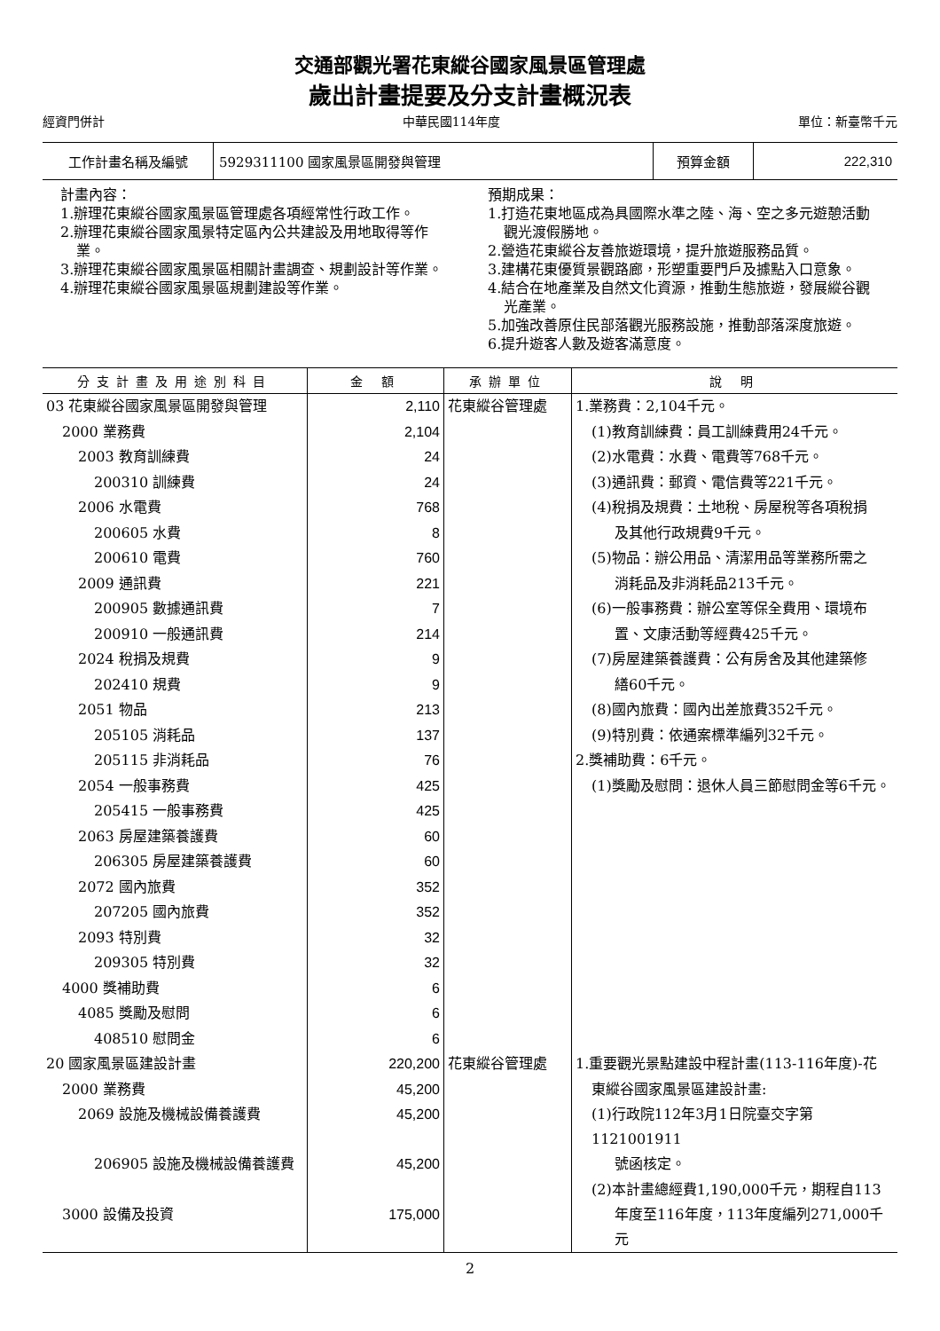交通部觀光署花東縱谷國家風景區管理處
歲出計畫提要及分支計畫概況表
經資門併計 中華民國114年度 單位：新臺幣千元
| 工作計畫名稱及編號 | 5929311100 國家風景區開發與管理 | 預算金額 | 222,310 |
計畫內容：
1.辦理花東縱谷國家風景區管理處各項經常性行政工作。
2.辦理花東縱谷國家風景特定區內公共建設及用地取得等作業。
3.辦理花東縱谷國家風景區相關計畫調查、規劃設計等作業。
4.辦理花東縱谷國家風景區規劃建設等作業。
預期成果：
1.打造花東地區成為具國際水準之陸、海、空之多元遊憩活動觀光渡假勝地。
2.營造花東縱谷友善旅遊環境，提升旅遊服務品質。
3.建構花東優質景觀路廊，形塑重要門戶及據點入口意象。
4.結合在地產業及自然文化資源，推動生態旅遊，發展縱谷觀光產業。
5.加強改善原住民部落觀光服務設施，推動部落深度旅遊。
6.提升遊客人數及遊客滿意度。
| 分支計畫及用途別科目 | 金 額 | 承辦單位 | 說 明 |
| --- | --- | --- | --- |
| 03 花東縱谷國家風景區開發與管理 | 2,110 | 花東縱谷管理處 | 1.業務費：2,104千元。 |
| 2000 業務費 | 2,104 | | (1)教育訓練費：員工訓練費用24千元。 |
| 2003 教育訓練費 | 24 | | (2)水電費：水費、電費等768千元。 |
| 200310 訓練費 | 24 | | (3)通訊費：郵資、電信費等221千元。 |
| 2006 水電費 | 768 | | (4)稅捐及規費：土地稅、房屋稅等各項稅捐 |
| 200605 水費 | 8 | | 及其他行政規費9千元。 |
| 200610 電費 | 760 | | (5)物品：辦公用品、清潔用品等業務所需之 |
| 2009 通訊費 | 221 | | 消耗品及非消耗品213千元。 |
| 200905 數據通訊費 | 7 | | (6)一般事務費：辦公室等保全費用、環境布 |
| 200910 一般通訊費 | 214 | | 置、文康活動等經費425千元。 |
| 2024 稅捐及規費 | 9 | | (7)房屋建築養護費：公有房舍及其他建築修 |
| 202410 規費 | 9 | | 繕60千元。 |
| 2051 物品 | 213 | | (8)國內旅費：國內出差旅費352千元。 |
| 205105 消耗品 | 137 | | (9)特別費：依通案標準編列32千元。 |
| 205115 非消耗品 | 76 | | 2.獎補助費：6千元。 |
| 2054 一般事務費 | 425 | | (1)獎勵及慰問：退休人員三節慰問金等6千元。 |
| 205415 一般事務費 | 425 | | |
| 2063 房屋建築養護費 | 60 | | |
| 206305 房屋建築養護費 | 60 | | |
| 2072 國內旅費 | 352 | | |
| 207205 國內旅費 | 352 | | |
| 2093 特別費 | 32 | | |
| 209305 特別費 | 32 | | |
| 4000 獎補助費 | 6 | | |
| 4085 獎勵及慰問 | 6 | | |
| 408510 慰問金 | 6 | | |
| 20 國家風景區建設計畫 | 220,200 | 花東縱谷管理處 | 1.重要觀光景點建設中程計畫(113-116年度)-花 |
| 2000 業務費 | 45,200 | | 東縱谷國家風景區建設計畫: |
| 2069 設施及機械設備養護費 | 45,200 | | (1)行政院112年3月1日院臺交字第1121001911 |
| 206905 設施及機械設備養護費 | 45,200 | | 號函核定。 |
| | | | (2)本計畫總經費1,190,000千元，期程自113 |
| 3000 設備及投資 | 175,000 | | 年度至116年度，113年度編列271,000千元 |
2